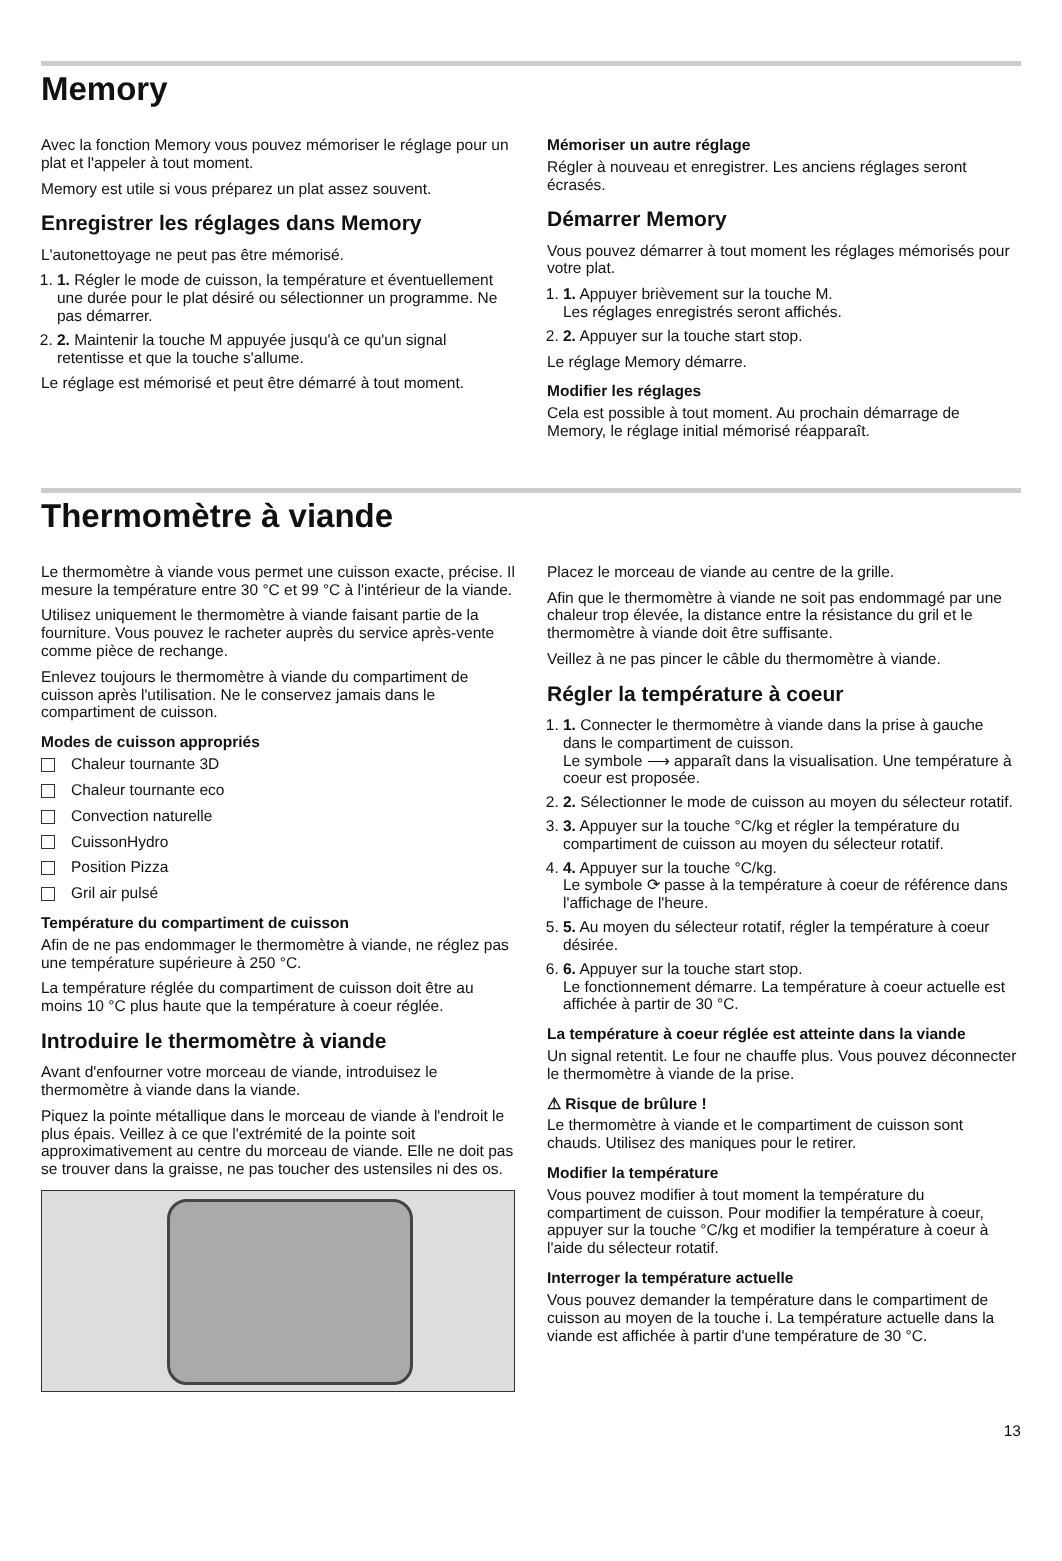Memory
Avec la fonction Memory vous pouvez mémoriser le réglage pour un plat et l'appeler à tout moment.
Memory est utile si vous préparez un plat assez souvent.
Enregistrer les réglages dans Memory
L'autonettoyage ne peut pas être mémorisé.
1. 1. Régler le mode de cuisson, la température et éventuellement une durée pour le plat désiré ou sélectionner un programme. Ne pas démarrer.
2. 2. Maintenir la touche M appuyée jusqu'à ce qu'un signal retentisse et que la touche s'allume.
Le réglage est mémorisé et peut être démarré à tout moment.
Mémoriser un autre réglage
Régler à nouveau et enregistrer. Les anciens réglages seront écrasés.
Démarrer Memory
Vous pouvez démarrer à tout moment les réglages mémorisés pour votre plat.
1. 1. Appuyer brièvement sur la touche M.
Les réglages enregistrés seront affichés.
2. 2. Appuyer sur la touche start stop.
Le réglage Memory démarre.
Modifier les réglages
Cela est possible à tout moment. Au prochain démarrage de Memory, le réglage initial mémorisé réapparaît.
Thermomètre à viande
Le thermomètre à viande vous permet une cuisson exacte, précise. Il mesure la température entre 30 °C et 99 °C à l'intérieur de la viande.
Utilisez uniquement le thermomètre à viande faisant partie de la fourniture. Vous pouvez le racheter auprès du service après-vente comme pièce de rechange.
Enlevez toujours le thermomètre à viande du compartiment de cuisson après l'utilisation. Ne le conservez jamais dans le compartiment de cuisson.
Modes de cuisson appropriés
Chaleur tournante 3D
Chaleur tournante eco
Convection naturelle
CuissonHydro
Position Pizza
Gril air pulsé
Température du compartiment de cuisson
Afin de ne pas endommager le thermomètre à viande, ne réglez pas une température supérieure à 250 °C.
La température réglée du compartiment de cuisson doit être au moins 10 °C plus haute que la température à coeur réglée.
Introduire le thermomètre à viande
Avant d'enfourner votre morceau de viande, introduisez le thermomètre à viande dans la viande.
Piquez la pointe métallique dans le morceau de viande à l'endroit le plus épais. Veillez à ce que l'extrémité de la pointe soit approximativement au centre du morceau de viande. Elle ne doit pas se trouver dans la graisse, ne pas toucher des ustensiles ni des os.
Placez le morceau de viande au centre de la grille.
Afin que le thermomètre à viande ne soit pas endommagé par une chaleur trop élevée, la distance entre la résistance du gril et le thermomètre à viande doit être suffisante.
Veillez à ne pas pincer le câble du thermomètre à viande.
Régler la température à coeur
1. 1. Connecter le thermomètre à viande dans la prise à gauche dans le compartiment de cuisson.
Le symbole ⟶ apparaît dans la visualisation. Une température à coeur est proposée.
2. 2. Sélectionner le mode de cuisson au moyen du sélecteur rotatif.
3. 3. Appuyer sur la touche °C/kg et régler la température du compartiment de cuisson au moyen du sélecteur rotatif.
4. 4. Appuyer sur la touche °C/kg.
Le symbole ⟳ passe à la température à coeur de référence dans l'affichage de l'heure.
5. 5. Au moyen du sélecteur rotatif, régler la température à coeur désirée.
6. 6. Appuyer sur la touche start stop.
Le fonctionnement démarre. La température à coeur actuelle est affichée à partir de 30 °C.
La température à coeur réglée est atteinte dans la viande
Un signal retentit. Le four ne chauffe plus. Vous pouvez déconnecter le thermomètre à viande de la prise.
⚠ Risque de brûlure !
Le thermomètre à viande et le compartiment de cuisson sont chauds. Utilisez des maniques pour le retirer.
Modifier la température
Vous pouvez modifier à tout moment la température du compartiment de cuisson. Pour modifier la température à coeur, appuyer sur la touche °C/kg et modifier la température à coeur à l'aide du sélecteur rotatif.
Interroger la température actuelle
Vous pouvez demander la température dans le compartiment de cuisson au moyen de la touche i. La température actuelle dans la viande est affichée à partir d'une température de 30 °C.
13